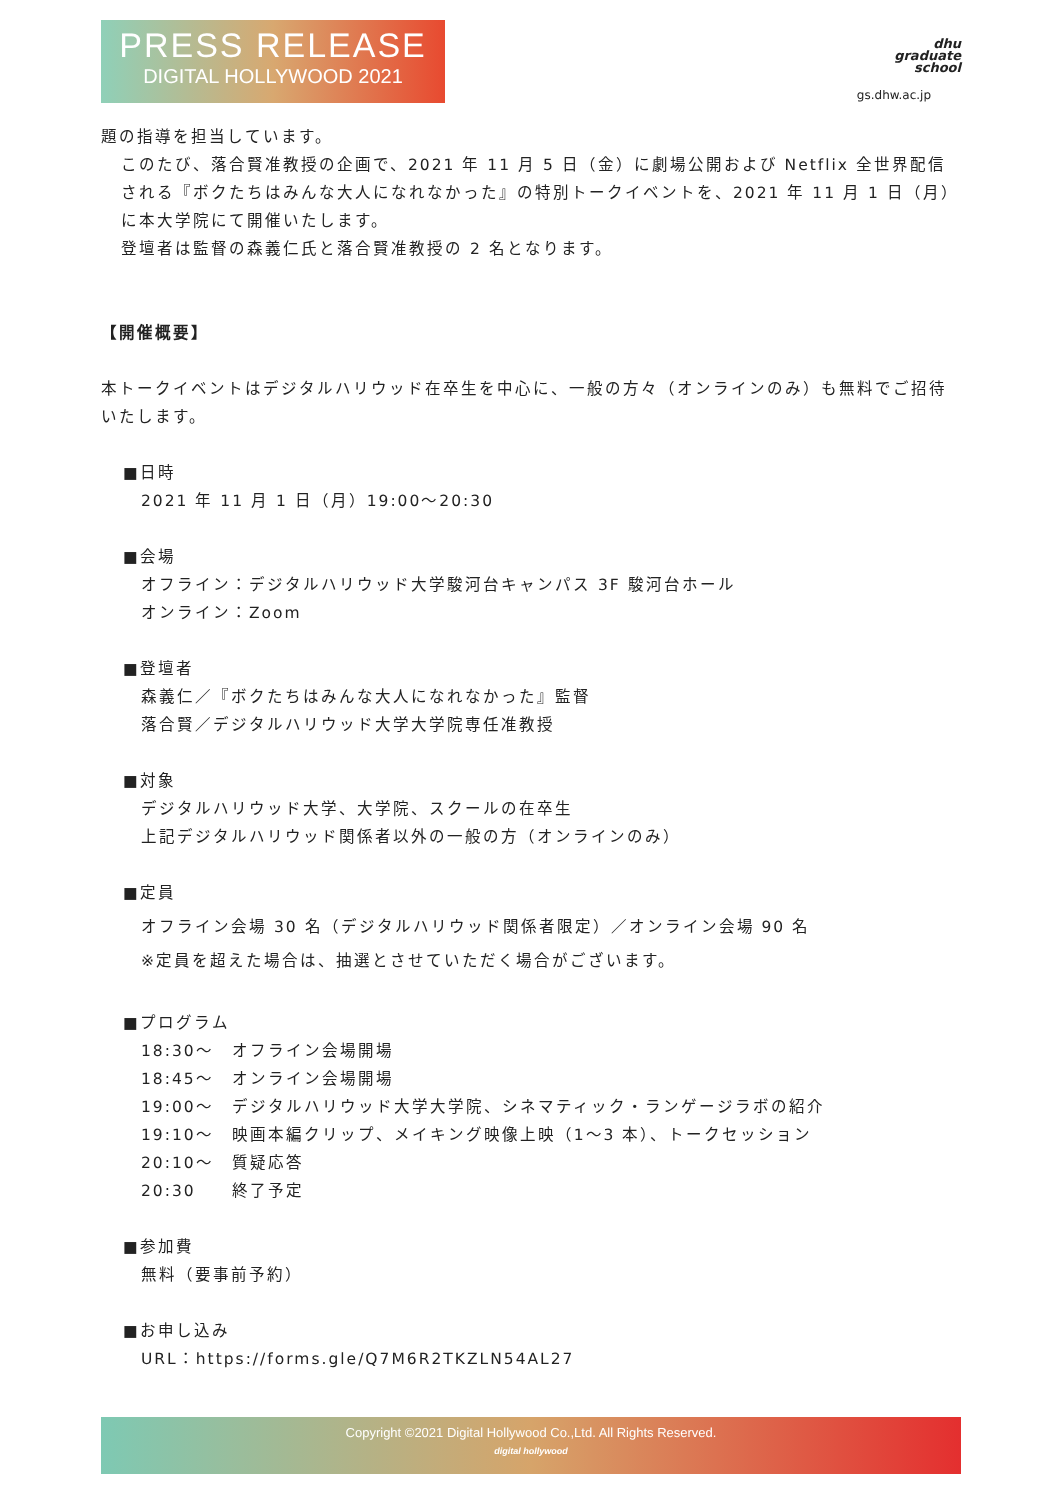PRESS RELEASE
DIGITAL HOLLYWOOD 2021
dhu
graduate
school
gs.dhw.ac.jp
題の指導を担当しています。
このたび、落合賢准教授の企画で、2021 年 11 月 5 日（金）に劇場公開および Netflix 全世界配信される『ボクたちはみんな大人になれなかった』の特別トークイベントを、2021 年 11 月 1 日（月）に本大学院にて開催いたします。
登壇者は監督の森義仁氏と落合賢准教授の 2 名となります。
【開催概要】
本トークイベントはデジタルハリウッド在卒生を中心に、一般の方々（オンラインのみ）も無料でご招待いたします。
■日時
2021 年 11 月 1 日（月）19:00～20:30
■会場
オフライン：デジタルハリウッド大学駿河台キャンパス 3F 駿河台ホール
オンライン：Zoom
■登壇者
森義仁／『ボクたちはみんな大人になれなかった』監督
落合賢／デジタルハリウッド大学大学院専任准教授
■対象
デジタルハリウッド大学、大学院、スクールの在卒生
上記デジタルハリウッド関係者以外の一般の方（オンラインのみ）
■定員
オフライン会場 30 名（デジタルハリウッド関係者限定）／オンライン会場 90 名
※定員を超えた場合は、抽選とさせていただく場合がございます。
■プログラム
18:30～　オフライン会場開場
18:45～　オンライン会場開場
19:00～　デジタルハリウッド大学大学院、シネマティック・ランゲージラボの紹介
19:10～　映画本編クリップ、メイキング映像上映（1～3 本）、トークセッション
20:10～　質疑応答
20:30　　終了予定
■参加費
無料（要事前予約）
■お申し込み
URL：https://forms.gle/Q7M6R2TKZLN54AL27
Copyright ©2021 Digital Hollywood Co.,Ltd. All Rights Reserved.
digital hollywood